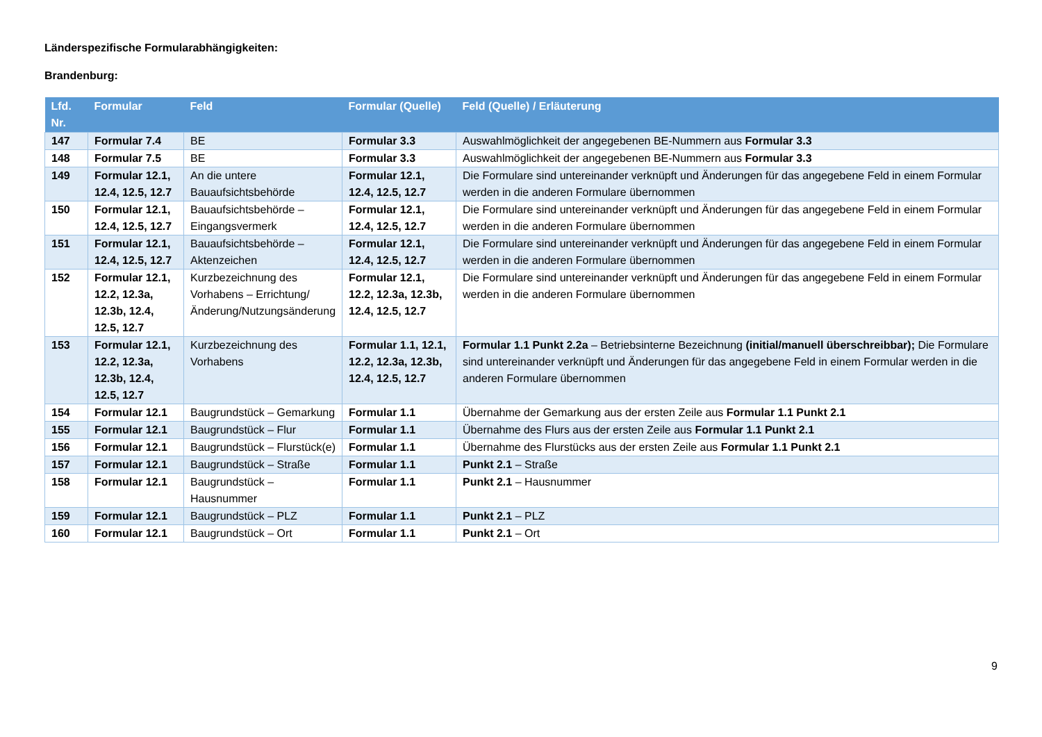Länderspezifische Formularabhängigkeiten:
Brandenburg:
| Lfd. Nr. | Formular | Feld | Formular (Quelle) | Feld (Quelle) / Erläuterung |
| --- | --- | --- | --- | --- |
| 147 | Formular 7.4 | BE | Formular 3.3 | Auswahlmöglichkeit der angegebenen BE-Nummern aus Formular 3.3 |
| 148 | Formular 7.5 | BE | Formular 3.3 | Auswahlmöglichkeit der angegebenen BE-Nummern aus Formular 3.3 |
| 149 | Formular 12.1, 12.4, 12.5, 12.7 | An die untere Bauaufsichtsbehörde | Formular 12.1, 12.4, 12.5, 12.7 | Die Formulare sind untereinander verknüpft und Änderungen für das angegebene Feld in einem Formular werden in die anderen Formulare übernommen |
| 150 | Formular 12.1, 12.4, 12.5, 12.7 | Bauaufsichtsbehörde – Eingangsvermerk | Formular 12.1, 12.4, 12.5, 12.7 | Die Formulare sind untereinander verknüpft und Änderungen für das angegebene Feld in einem Formular werden in die anderen Formulare übernommen |
| 151 | Formular 12.1, 12.4, 12.5, 12.7 | Bauaufsichtsbehörde – Aktenzeichen | Formular 12.1, 12.4, 12.5, 12.7 | Die Formulare sind untereinander verknüpft und Änderungen für das angegebene Feld in einem Formular werden in die anderen Formulare übernommen |
| 152 | Formular 12.1, 12.2, 12.3a, 12.3b, 12.4, 12.5, 12.7 | Kurzbezeichnung des Vorhabens – Errichtung/Änderung/Nutzungsänderung | Formular 12.1, 12.2, 12.3a, 12.3b, 12.4, 12.5, 12.7 | Die Formulare sind untereinander verknüpft und Änderungen für das angegebene Feld in einem Formular werden in die anderen Formulare übernommen |
| 153 | Formular 12.1, 12.2, 12.3a, 12.3b, 12.4, 12.5, 12.7 | Kurzbezeichnung des Vorhabens | Formular 1.1, 12.1, 12.2, 12.3a, 12.3b, 12.4, 12.5, 12.7 | Formular 1.1 Punkt 2.2a – Betriebsinterne Bezeichnung (initial/manuell überschreibbar); Die Formulare sind untereinander verknüpft und Änderungen für das angegebene Feld in einem Formular werden in die anderen Formulare übernommen |
| 154 | Formular 12.1 | Baugrundstück – Gemarkung | Formular 1.1 | Übernahme der Gemarkung aus der ersten Zeile aus Formular 1.1 Punkt 2.1 |
| 155 | Formular 12.1 | Baugrundstück – Flur | Formular 1.1 | Übernahme des Flurs aus der ersten Zeile aus Formular 1.1 Punkt 2.1 |
| 156 | Formular 12.1 | Baugrundstück – Flurstück(e) | Formular 1.1 | Übernahme des Flurstücks aus der ersten Zeile aus Formular 1.1 Punkt 2.1 |
| 157 | Formular 12.1 | Baugrundstück – Straße | Formular 1.1 | Punkt 2.1 – Straße |
| 158 | Formular 12.1 | Baugrundstück – Hausnummer | Formular 1.1 | Punkt 2.1 – Hausnummer |
| 159 | Formular 12.1 | Baugrundstück – PLZ | Formular 1.1 | Punkt 2.1 – PLZ |
| 160 | Formular 12.1 | Baugrundstück – Ort | Formular 1.1 | Punkt 2.1 – Ort |
9